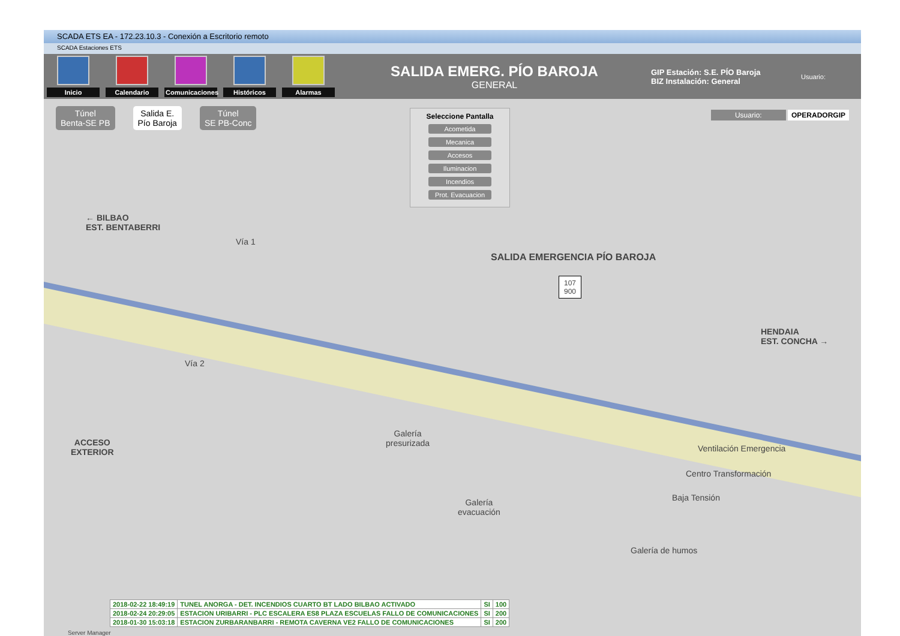SCADA ETS EA - 172.23.10.3 - Conexión a Escritorio remoto
SCADA Estaciones ETS
Inicio Calendario
Comunicaciones
Históricos Alarmas
SALIDA EMERG. PÍO BAROJA
GENERAL
GIP Estación: S.E. PÍO Baroja
BIZ Instalación: General
Usuario:
Túnel
Benta-SE PB
Salida E.
Pío Baroja
Túnel
SE PB-Conc
Usuario: OPERADORGIP
Seleccione Pantalla
Acometida
Mecanica
Accesos
Iluminacion
Incendios
Prot. Evacuacion
← BILBAO
EST. BENTABERRI
Vía 1
Vía 2
SALIDA EMERGENCIA PÍO BAROJA
107
900
HENDAIA
EST. CONCHA →
ACCESO
EXTERIOR
Galería
presurizada
Ventilación Emergencia
Centro Transformación
Baja Tensión
Galería
evacuación
Galería de humos
| 2018-02-22 18:49:19 | TUNEL ANORGA - DET. INCENDIOS CUARTO BT LADO BILBAO ACTIVADO | SI | 100 |
| 2018-02-24 20:29:05 | ESTACION URIBARRI - PLC ESCALERA ES8 PLAZA ESCUELAS FALLO DE COMUNICACIONES | SI | 200 |
| 2018-01-30 15:03:18 | ESTACION ZURBARANBARRI - REMOTA CAVERNA VE2 FALLO DE COMUNICACIONES | SI | 200 |
Server Manager